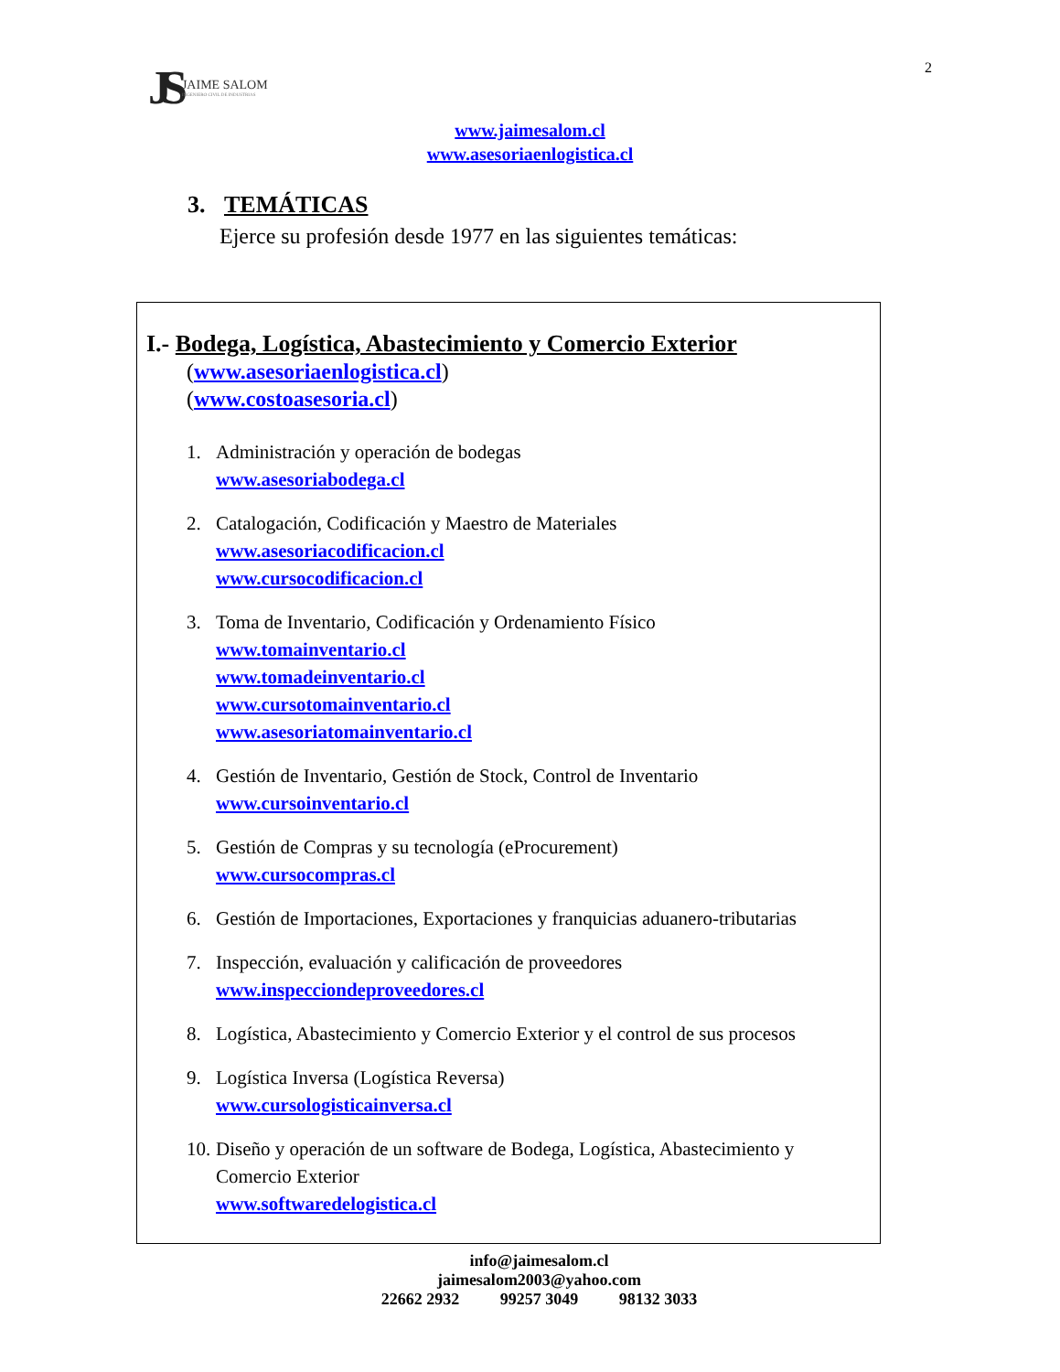JS JAIME SALOM
INGENIERO CIVIL DE INDUSTRIAS
2
www.jaimesalom.cl
www.asesoriaenlogistica.cl
3. TEMÁTICAS
Ejerce su profesión desde 1977 en las siguientes temáticas:
I.- Bodega, Logística, Abastecimiento y Comercio Exterior
(www.asesoriaenlogistica.cl)
(www.costoasesoria.cl)
1. Administración y operación de bodegas
www.asesoriabodega.cl
2. Catalogación, Codificación y Maestro de Materiales
www.asesoriacodificacion.cl
www.cursocodificacion.cl
3. Toma de Inventario, Codificación y Ordenamiento Físico
www.tomainventario.cl
www.tomadeinventario.cl
www.cursotomainventario.cl
www.asesoriatomainventario.cl
4. Gestión de Inventario, Gestión de Stock, Control de Inventario
www.cursoinventario.cl
5. Gestión de Compras y su tecnología (eProcurement)
www.cursocompras.cl
6. Gestión de Importaciones, Exportaciones y franquicias aduanero-tributarias
7. Inspección, evaluación y calificación de proveedores
www.inspecciondeproveedores.cl
8. Logística, Abastecimiento y Comercio Exterior y el control de sus procesos
9. Logística Inversa (Logística Reversa)
www.cursologisticainversa.cl
10.
Diseño y operación de un software de Bodega, Logística, Abastecimiento y Comercio Exterior
www.softwaredelogistica.cl
info@jaimesalom.cl
jaimesalom2003@yahoo.com
22662 2932 99257 3049 98132 3033